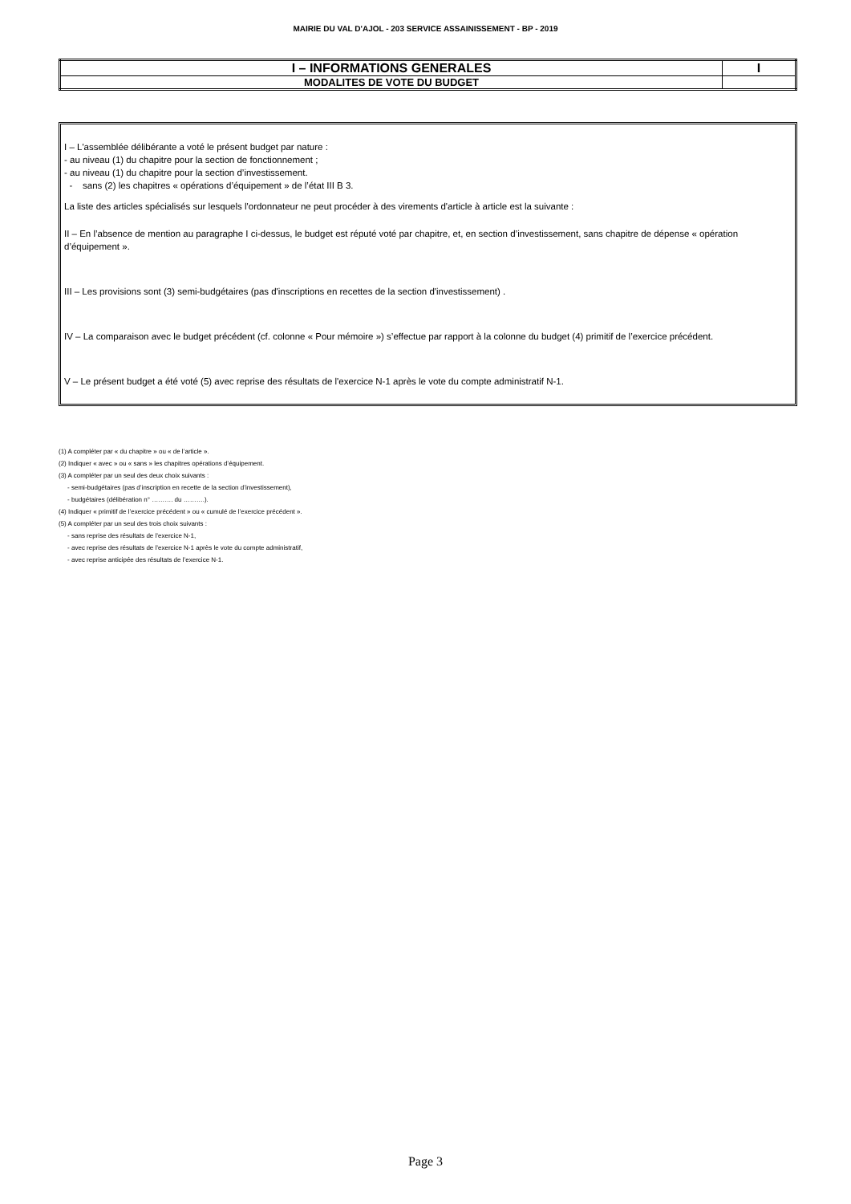MAIRIE DU VAL D'AJOL - 203 SERVICE ASSAINISSEMENT - BP - 2019
| I – INFORMATIONS GENERALES | I |
| MODALITES DE VOTE DU BUDGET | |
I – L'assemblée délibérante a voté le présent budget par nature :
- au niveau (1) du chapitre pour la section de fonctionnement ;
- au niveau (1) du chapitre pour la section d’investissement.
- sans (2) les chapitres « opérations d’équipement » de l’état III B 3.
La liste des articles spécialisés sur lesquels l'ordonnateur ne peut procéder à des virements d'article à article est la suivante :
II – En l’absence de mention au paragraphe I ci-dessus, le budget est réputé voté par chapitre, et, en section d’investissement, sans chapitre de dépense « opération d’équipement ».
III – Les provisions sont (3) semi-budgétaires (pas d'inscriptions en recettes de la section d'investissement) .
IV – La comparaison avec le budget précédent (cf. colonne « Pour mémoire ») s’effectue par rapport à la colonne du budget (4) primitif de l’exercice précédent.
V – Le présent budget a été voté (5) avec reprise des résultats de l'exercice N-1 après le vote du compte administratif N-1.
(1) A compléter par « du chapitre » ou « de l’article ».
(2) Indiquer « avec » ou « sans » les chapitres opérations d’équipement.
(3) A compléter par un seul des deux choix suivants :
- semi-budgétaires (pas d’inscription en recette de la section d’investissement),
- budgétaires (délibération n° ………. du ……….).
(4) Indiquer « primitif de l’exercice précédent » ou « cumulé de l’exercice précédent ».
(5) A compléter par un seul des trois choix suivants :
- sans reprise des résultats de l’exercice N-1,
- avec reprise des résultats de l’exercice N-1 après le vote du compte administratif,
- avec reprise anticipée des résultats de l’exercice N-1.
Page 3